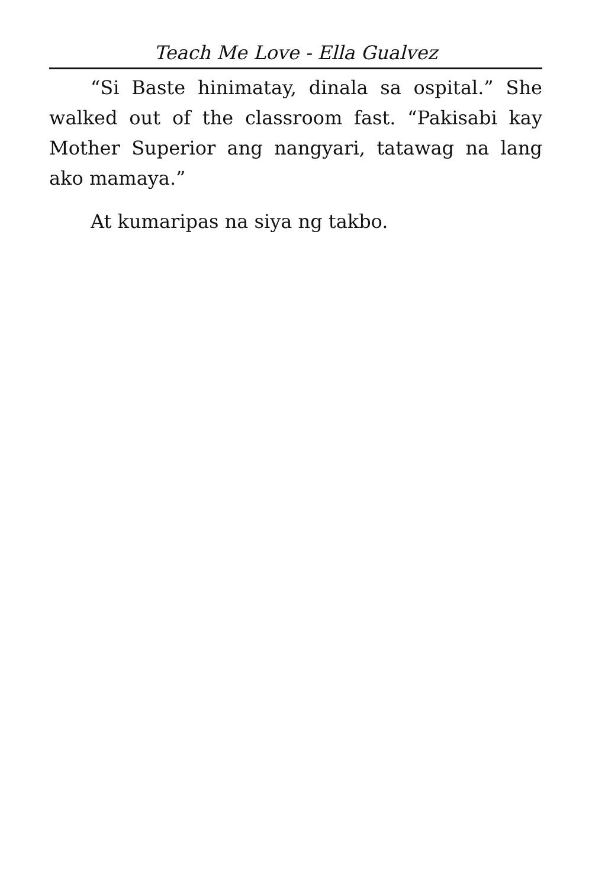Teach Me Love - Ella Gualvez
“Si Baste hinimatay, dinala sa ospital.” She walked out of the classroom fast. “Pakisabi kay Mother Superior ang nangyari, tatawag na lang ako mamaya.”
At kumaripas na siya ng takbo.